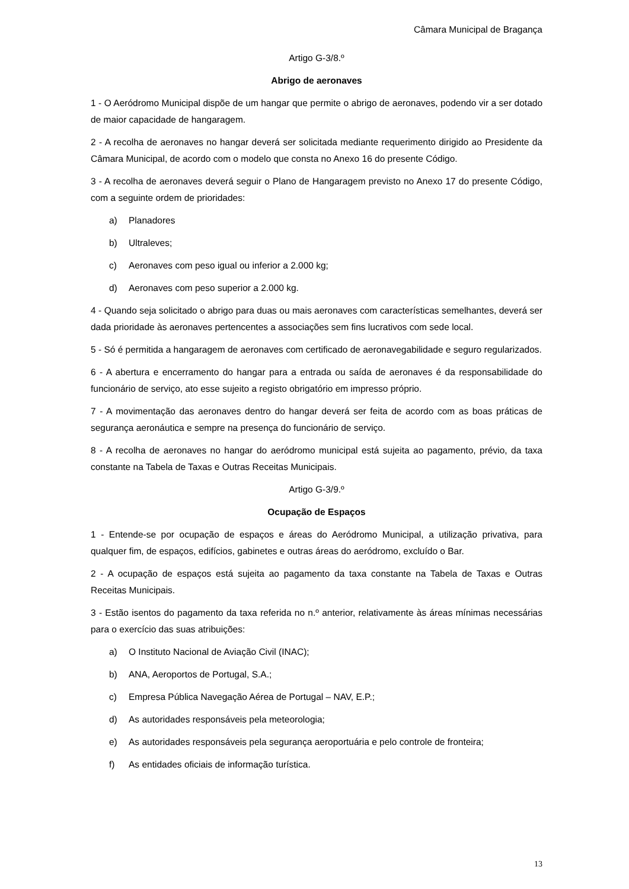Câmara Municipal de Bragança
Artigo G-3/8.º
Abrigo de aeronaves
1 - O Aeródromo Municipal dispõe de um hangar que permite o abrigo de aeronaves, podendo vir a ser dotado de maior capacidade de hangaragem.
2 - A recolha de aeronaves no hangar deverá ser solicitada mediante requerimento dirigido ao Presidente da Câmara Municipal, de acordo com o modelo que consta no Anexo 16 do presente Código.
3 - A recolha de aeronaves deverá seguir o Plano de Hangaragem previsto no Anexo 17 do presente Código, com a seguinte ordem de prioridades:
a) Planadores
b) Ultraleves;
c) Aeronaves com peso igual ou inferior a 2.000 kg;
d) Aeronaves com peso superior a 2.000 kg.
4 - Quando seja solicitado o abrigo para duas ou mais aeronaves com características semelhantes, deverá ser dada prioridade às aeronaves pertencentes a associações sem fins lucrativos com sede local.
5 - Só é permitida a hangaragem de aeronaves com certificado de aeronavegabilidade e seguro regularizados.
6 - A abertura e encerramento do hangar para a entrada ou saída de aeronaves é da responsabilidade do funcionário de serviço, ato esse sujeito a registo obrigatório em impresso próprio.
7 - A movimentação das aeronaves dentro do hangar deverá ser feita de acordo com as boas práticas de segurança aeronáutica e sempre na presença do funcionário de serviço.
8 - A recolha de aeronaves no hangar do aeródromo municipal está sujeita ao pagamento, prévio, da taxa constante na Tabela de Taxas e Outras Receitas Municipais.
Artigo G-3/9.º
Ocupação de Espaços
1 - Entende-se por ocupação de espaços e áreas do Aeródromo Municipal, a utilização privativa, para qualquer fim, de espaços, edifícios, gabinetes e outras áreas do aeródromo, excluído o Bar.
2 - A ocupação de espaços está sujeita ao pagamento da taxa constante na Tabela de Taxas e Outras Receitas Municipais.
3 - Estão isentos do pagamento da taxa referida no n.º anterior, relativamente às áreas mínimas necessárias para o exercício das suas atribuições:
a) O Instituto Nacional de Aviação Civil (INAC);
b) ANA, Aeroportos de Portugal, S.A.;
c) Empresa Pública Navegação Aérea de Portugal – NAV, E.P.;
d) As autoridades responsáveis pela meteorologia;
e) As autoridades responsáveis pela segurança aeroportuária e pelo controle de fronteira;
f) As entidades oficiais de informação turística.
13